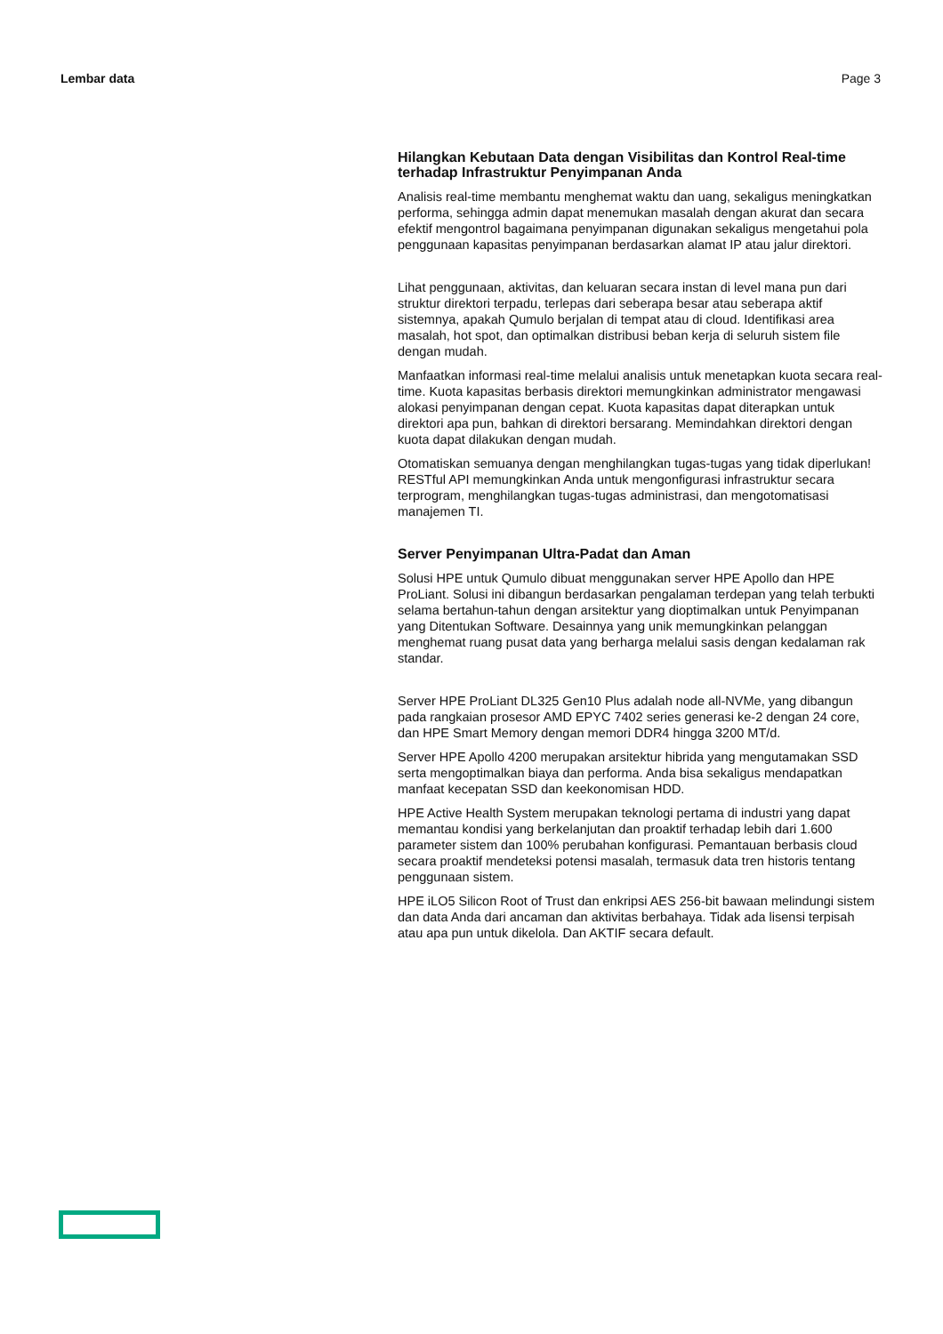Lembar data Page 3
Hilangkan Kebutaan Data dengan Visibilitas dan Kontrol Real-time terhadap Infrastruktur Penyimpanan Anda
Analisis real-time membantu menghemat waktu dan uang, sekaligus meningkatkan performa, sehingga admin dapat menemukan masalah dengan akurat dan secara efektif mengontrol bagaimana penyimpanan digunakan sekaligus mengetahui pola penggunaan kapasitas penyimpanan berdasarkan alamat IP atau jalur direktori.
Lihat penggunaan, aktivitas, dan keluaran secara instan di level mana pun dari struktur direktori terpadu, terlepas dari seberapa besar atau seberapa aktif sistemnya, apakah Qumulo berjalan di tempat atau di cloud. Identifikasi area masalah, hot spot, dan optimalkan distribusi beban kerja di seluruh sistem file dengan mudah.
Manfaatkan informasi real-time melalui analisis untuk menetapkan kuota secara real-time. Kuota kapasitas berbasis direktori memungkinkan administrator mengawasi alokasi penyimpanan dengan cepat. Kuota kapasitas dapat diterapkan untuk direktori apa pun, bahkan di direktori bersarang. Memindahkan direktori dengan kuota dapat dilakukan dengan mudah.
Otomatiskan semuanya dengan menghilangkan tugas-tugas yang tidak diperlukan! RESTful API memungkinkan Anda untuk mengonfigurasi infrastruktur secara terprogram, menghilangkan tugas-tugas administrasi, dan mengotomatisasi manajemen TI.
Server Penyimpanan Ultra-Padat dan Aman
Solusi HPE untuk Qumulo dibuat menggunakan server HPE Apollo dan HPE ProLiant. Solusi ini dibangun berdasarkan pengalaman terdepan yang telah terbukti selama bertahun-tahun dengan arsitektur yang dioptimalkan untuk Penyimpanan yang Ditentukan Software. Desainnya yang unik memungkinkan pelanggan menghemat ruang pusat data yang berharga melalui sasis dengan kedalaman rak standar.
Server HPE ProLiant DL325 Gen10 Plus adalah node all-NVMe, yang dibangun pada rangkaian prosesor AMD EPYC 7402 series generasi ke-2 dengan 24 core, dan HPE Smart Memory dengan memori DDR4 hingga 3200 MT/d.
Server HPE Apollo 4200 merupakan arsitektur hibrida yang mengutamakan SSD serta mengoptimalkan biaya dan performa. Anda bisa sekaligus mendapatkan manfaat kecepatan SSD dan keekonomisan HDD.
HPE Active Health System merupakan teknologi pertama di industri yang dapat memantau kondisi yang berkelanjutan dan proaktif terhadap lebih dari 1.600 parameter sistem dan 100% perubahan konfigurasi. Pemantauan berbasis cloud secara proaktif mendeteksi potensi masalah, termasuk data tren historis tentang penggunaan sistem.
HPE iLO5 Silicon Root of Trust dan enkripsi AES 256-bit bawaan melindungi sistem dan data Anda dari ancaman dan aktivitas berbahaya. Tidak ada lisensi terpisah atau apa pun untuk dikelola. Dan AKTIF secara default.